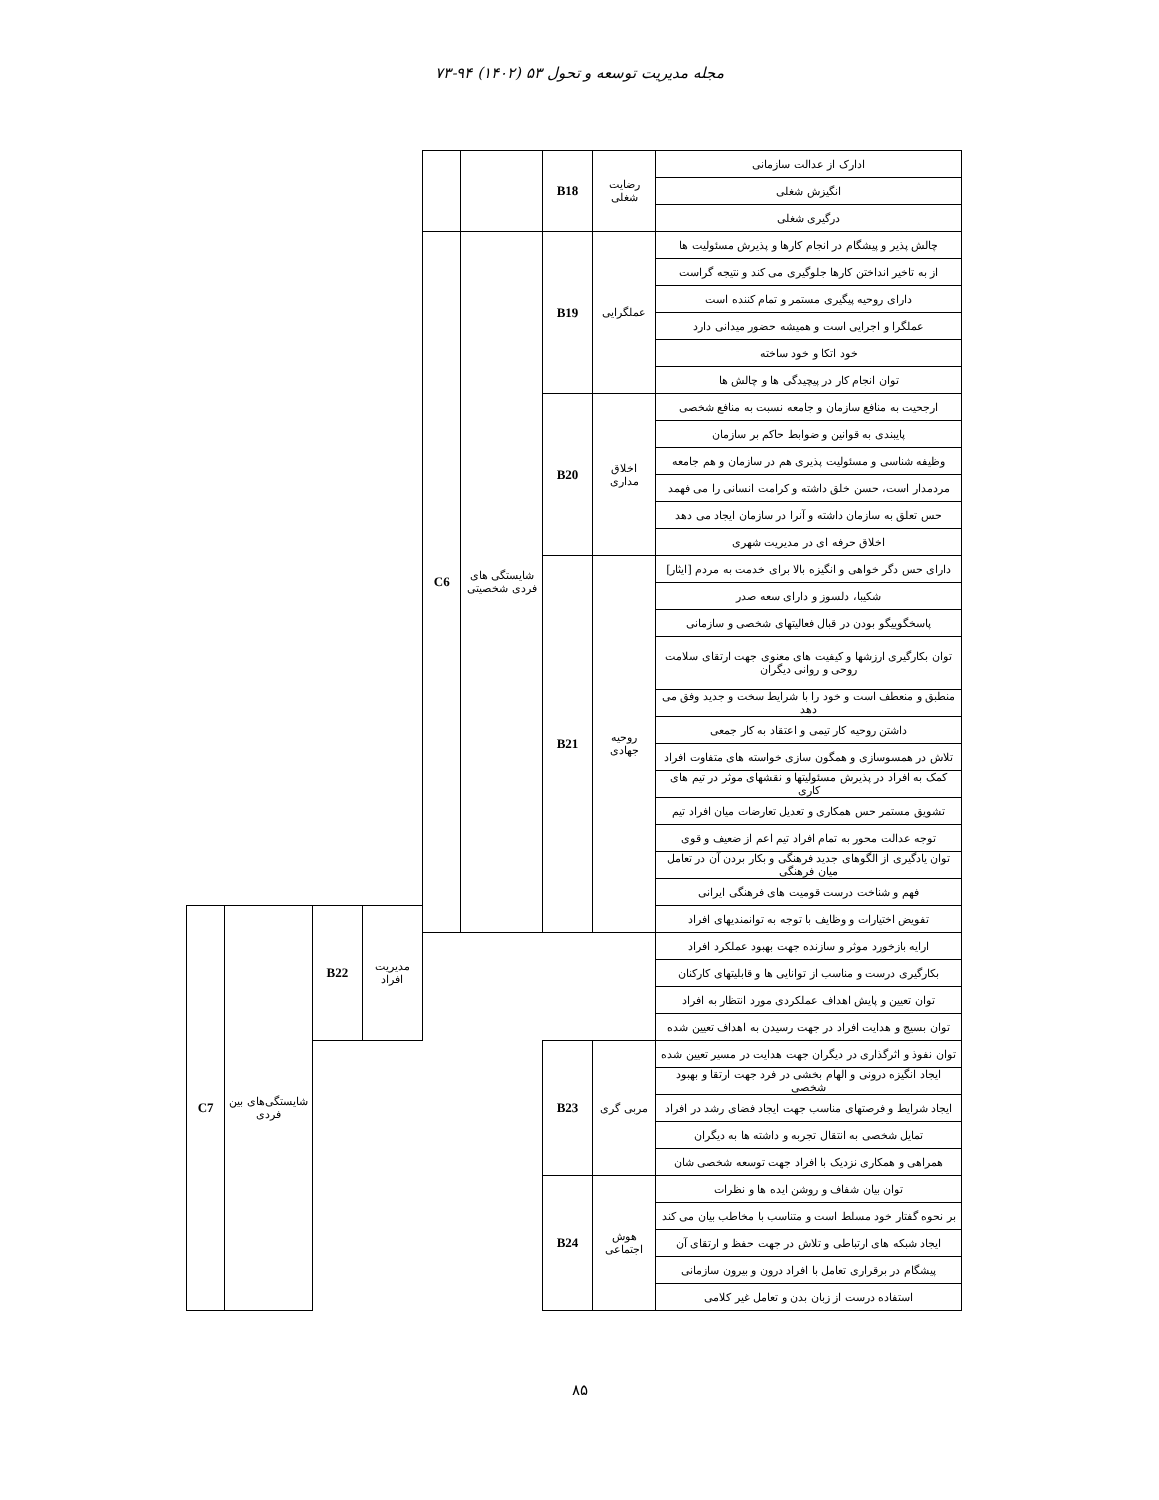مجله مدیریت توسعه و تحول ۵۳ (۱۴۰۲) ۹۴-۷۳
| ادارک از عدالت سازمانی | رضایت شغلی | B18 | | | | | | |
| انگیزش شغلی | | | | | | | | |
| درگیری شغلی | | | | | | | | |
| چالش پذیر و پیشگام در انجام کارها و پذیرش مسئولیت ها | عملگرایی | B19 | شایستگی های فردی شخصیتی | C6 | | | | |
| از به تاخیر انداختن کارها جلوگیری می کند و نتیجه گراست | | | | | | | | |
| دارای روحیه پیگیری مستمر و تمام کننده است | | | | | | | | |
| عملگرا و اجرایی است و همیشه حضور میدانی دارد | | | | | | | | |
| خود اتکا و خود ساخته | | | | | | | | |
| توان انجام کار در پیچیدگی ها و چالش ها | | | | | | | | |
| ارجحیت به منافع سازمان و جامعه نسبت به منافع شخصی | اخلاق مداری | B20 | | | | | | |
| پایبندی به قوانین و ضوابط حاکم بر سازمان | | | | | | | | |
| وظیفه شناسی و مسئولیت پذیری هم در سازمان و هم جامعه | | | | | | | | |
| مردمدار است، حسن خلق داشته و کرامت انسانی را می فهمد | | | | | | | | |
| حس تعلق به سازمان داشته و آنرا در سازمان ایجاد می دهد | | | | | | | | |
| اخلاق حرفه ای در مدیریت شهری | | | | | | | | |
| دارای حس دگر خواهی و انگیزه بالا برای خدمت به مردم [ایثار] | روحیه جهادی | B21 | | | | | | |
| شکیبا، دلسوز و دارای سعه صدر | | | | | | | | |
| پاسخگوییگو بودن در قبال فعالیتهای شخصی و سازمانی | | | | | | | | |
| توان بکارگیری ارزشها و کیفیت های معنوی جهت ارتقای سلامت روحی و روانی دیگران | | | | | | | | |
| منطبق و منعطف است و خود را با شرایط سخت و جدید وفق می دهد | | | | | | | | |
| داشتن روحیه کار تیمی و اعتقاد به کار جمعی | | | | | | | | |
| تلاش در همسوسازی و همگون سازی خواسته های متفاوت افراد | | | | | | | | |
| کمک به افراد در پذیرش مسئولیتها و نقشهای موثر در تیم های کاری | | | | | | | | |
| تشویق مستمر حس همکاری و تعدیل تعارضات میان افراد تیم | | | | | | | | |
| توجه عدالت محور به تمام افراد تیم اعم از ضعیف و قوی | | | | | | | | |
| توان یادگیری از الگوهای جدید فرهنگی و بکار بردن آن در تعامل میان فرهنگی | | | | | | | | |
| فهم و شناخت درست قومیت های فرهنگی ایرانی | | | | | | | | |
| تفویض اختیارات و وظایف با توجه به توانمندیهای افراد | | | | | مدیریت افراد | B22 | شایستگی‌های بین فردی | C7 |
| ارایه بازخورد موثر و سازنده جهت بهبود عملکرد افراد | | | | | | | | |
| بکارگیری درست و مناسب از توانایی ها و قابلیتهای کارکنان | | | | | | | | |
| توان تعیین و پایش اهداف عملکردی مورد انتظار به افراد | | | | | | | | |
| توان بسیج و هدایت افراد در جهت رسیدن به اهداف تعیین شده | | | | | | | | |
| توان نفوذ و اثرگذاری در دیگران جهت هدایت در مسیر تعیین شده | مربی گری | B23 | | | | | | |
| ایجاد انگیزه درونی و الهام بخشی در فرد جهت ارتقا و بهبود شخصی | | | | | | | | |
| ایجاد شرایط و فرصتهای مناسب جهت ایجاد فضای رشد در افراد | | | | | | | | |
| تمایل شخصی به انتقال تجربه و داشته ها به دیگران | | | | | | | | |
| همراهی و همکاری نزدیک با افراد جهت توسعه شخصی شان | | | | | | | | |
| توان بیان شفاف و روشن ایده ها و نظرات | هوش اجتماعی | B24 | | | | | | |
| بر نحوه گفتار خود مسلط است و متناسب با مخاطب بیان می کند | | | | | | | | |
| ایجاد شبکه های ارتباطی و تلاش در جهت حفظ و ارتقای آن | | | | | | | | |
| پیشگام در برقراری تعامل با افراد درون و بیرون سازمانی | | | | | | | | |
| استفاده درست از زبان بدن و تعامل غیر کلامی | | | | | | | | |
۸۵